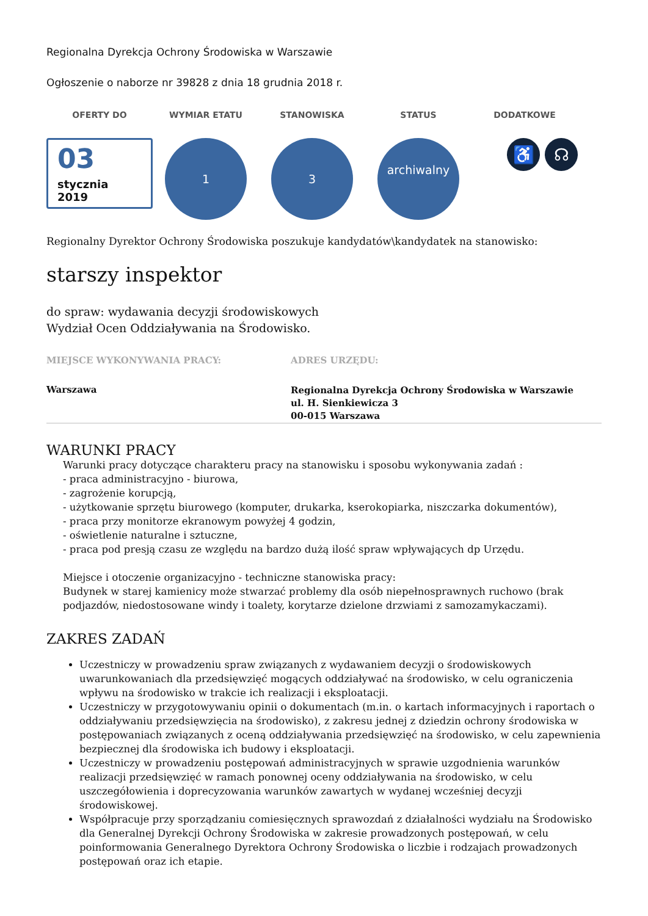Regionalna Dyrekcja Ochrony Środowiska w Warszawie
Ogłoszenie o naborze nr 39828 z dnia 18 grudnia 2018 r.
OFERTY DO WYMIAR ETATU STANOWISKA STATUS DODATKOWE
03
stycznia
2019
1 3 archiwalny
♿ ☊
Regionalny Dyrektor Ochrony Środowiska poszukuje kandydatów\kandydatek na stanowisko:
starszy inspektor
do spraw: wydawania decyzji środowiskowych
Wydział Ocen Oddziaływania na Środowisko.
MIEJSCE WYKONYWANIA PRACY:
Warszawa
ADRES URZĘDU:
Regionalna Dyrekcja Ochrony Środowiska w Warszawie
ul. H. Sienkiewicza 3
00-015 Warszawa
WARUNKI PRACY
Warunki pracy dotyczące charakteru pracy na stanowisku i sposobu wykonywania zadań :
- praca administracyjno - biurowa,
- zagrożenie korupcją,
- użytkowanie sprzętu biurowego (komputer, drukarka, kserokopiarka, niszczarka dokumentów),
- praca przy monitorze ekranowym powyżej 4 godzin,
- oświetlenie naturalne i sztuczne,
- praca pod presją czasu ze względu na bardzo dużą ilość spraw wpływających dp Urzędu.
Miejsce i otoczenie organizacyjno - techniczne stanowiska pracy:
Budynek w starej kamienicy może stwarzać problemy dla osób niepełnosprawnych ruchowo (brak podjazdów, niedostosowane windy i toalety, korytarze dzielone drzwiami z samozamykaczami).
ZAKRES ZADAŃ
Uczestniczy w prowadzeniu spraw związanych z wydawaniem decyzji o środowiskowych uwarunkowaniach dla przedsięwzięć mogących oddziaływać na środowisko, w celu ograniczenia wpływu na środowisko w trakcie ich realizacji i eksploatacji.
Uczestniczy w przygotowywaniu opinii o dokumentach (m.in. o kartach informacyjnych i raportach o oddziaływaniu przedsięwzięcia na środowisko), z zakresu jednej z dziedzin ochrony środowiska w postępowaniach związanych z oceną oddziaływania przedsięwzięć na środowisko, w celu zapewnienia bezpiecznej dla środowiska ich budowy i eksploatacji.
Uczestniczy w prowadzeniu postępowań administracyjnych w sprawie uzgodnienia warunków realizacji przedsięwzięć w ramach ponownej oceny oddziaływania na środowisko, w celu uszczegółowienia i doprecyzowania warunków zawartych w wydanej wcześniej decyzji środowiskowej.
Współpracuje przy sporządzaniu comiesięcznych sprawozdań z działalności wydziału na Środowisko dla Generalnej Dyrekcji Ochrony Środowiska w zakresie prowadzonych postępowań, w celu poinformowania Generalnego Dyrektora Ochrony Środowiska o liczbie i rodzajach prowadzonych postępowań oraz ich etapie.